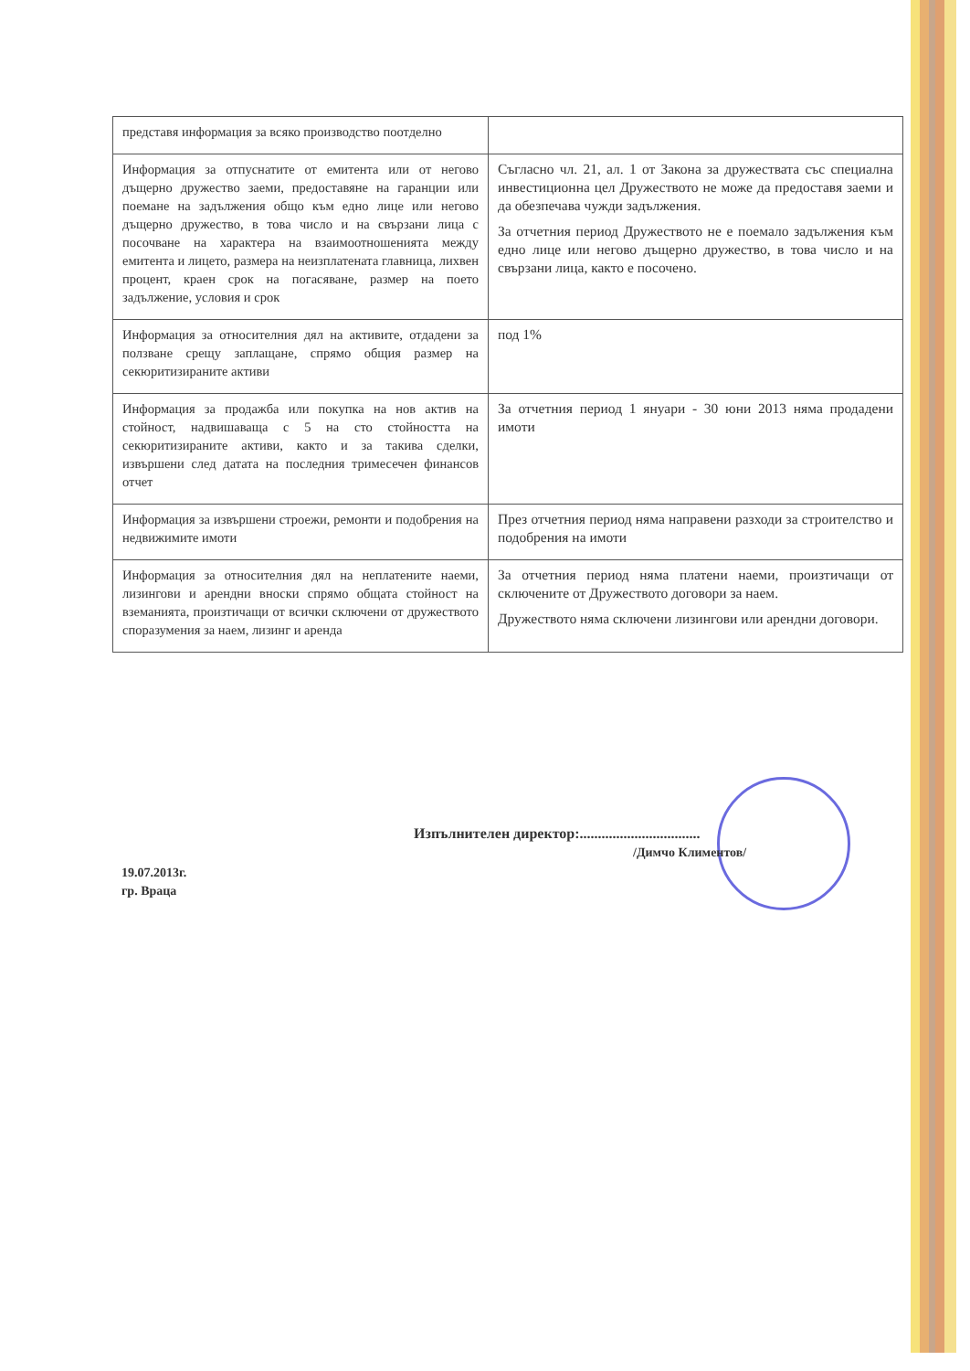| представя информация за всяко производство поотделно | |
| Информация за отпуснатите от емитента или от негово дъщерно дружество заеми, предоставяне на гаранции или поемане на задължения общо към едно лице или негово дъщерно дружество, в това число и на свързани лица с посочване на характера на взаимоотношенията между емитента и лицето, размера на неизплатената главница, лихвен процент, краен срок на погасяване, размер на поето задължение, условия и срок | Съгласно чл. 21, ал. 1 от Закона за дружествата със специална инвестиционна цел Дружеството не може да предоставя заеми и да обезпечава чужди задължения. За отчетния период Дружеството не е поемало задължения към едно лице или негово дъщерно дружество, в това число и на свързани лица, както е посочено. |
| Информация за относителния дял на активите, отдадени за ползване срещу заплащане, спрямо общия размер на секюритизираните активи | под 1% |
| Информация за продажба или покупка на нов актив на стойност, надвишаваща с 5 на сто стойността на секюритизираните активи, както и за такива сделки, извършени след датата на последния тримесечен финансов отчет | За отчетния период 1 януари - 30 юни 2013 няма продадени имоти |
| Информация за извършени строежи, ремонти и подобрения на недвижимите имоти | През отчетния период няма направени разходи за строителство и подобрения на имоти |
| Информация за относителния дял на неплатените наеми, лизингови и арендни вноски спрямо общата стойност на вземанията, произтичащи от всички сключени от дружеството споразумения за наем, лизинг и аренда | За отчетния период няма платени наеми, произтичащи от сключените от Дружеството договори за наем. Дружеството няма сключени лизингови или арендни договори. |
Изпълнителен директор:.................................
/Димчо Климентов/
19.07.2013г.
гр. Враца